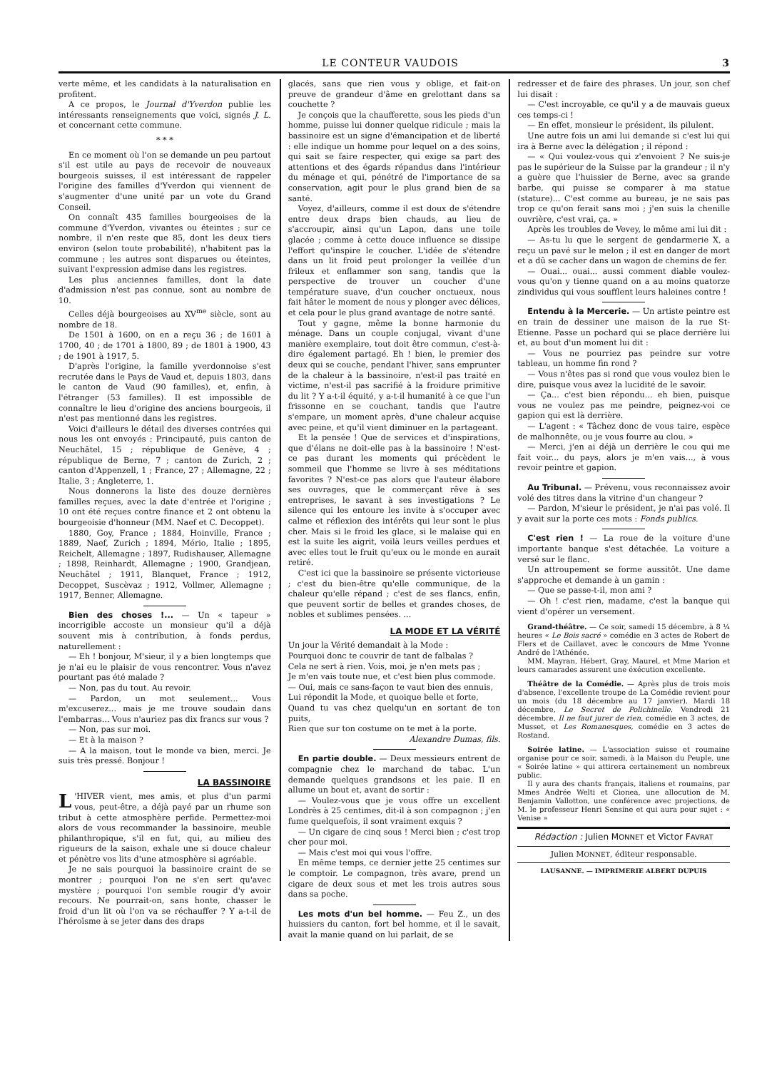LE CONTEUR VAUDOIS 3
verte même, et les candidats à la naturalisation en profitent.
A ce propos, le Journal d'Yverdon publie les intéressants renseignements que voici, signés J. L. et concernant cette commune.
* * *
En ce moment où l'on se demande un peu partout s'il est utile au pays de recevoir de nouveaux bourgeois suisses, il est intéressant de rappeler l'origine des familles d'Yverdon qui viennent de s'augmenter d'une unité par un vote du Grand Conseil.
On connaît 435 familles bourgeoises de la commune d'Yverdon, vivantes ou éteintes ; sur ce nombre, il n'en reste que 85, dont les deux tiers environ (selon toute probabilité), n'habitent pas la commune ; les autres sont disparues ou éteintes, suivant l'expression admise dans les registres.
Les plus anciennes familles, dont la date d'admission n'est pas connue, sont au nombre de 10.
Celles déjà bourgeoises au XV<sup>me</sup> siècle, sont au nombre de 18.
De 1501 à 1600, on en a reçu 36 ; de 1601 à 1700, 40 ; de 1701 à 1800, 89 ; de 1801 à 1900, 43 ; de 1901 à 1917, 5.
D'après l'origine, la famille yverdonnoise s'est recrutée dans le Pays de Vaud et, depuis 1803, dans le canton de Vaud (90 familles), et, enfin, à l'étranger (53 familles). Il est impossible de connaître le lieu d'origine des anciens bourgeois, il n'est pas mentionné dans les registres.
Voici d'ailleurs le détail des diverses contrées qui nous les ont envoyés : Principauté, puis canton de Neuchâtel, 15 ; république de Genève, 4 ; république de Berne, 7 ; canton de Zurich, 2 ; canton d'Appenzell, 1 ; France, 27 ; Allemagne, 22 ; Italie, 3 ; Angleterre, 1.
Nous donnerons la liste des douze dernières familles reçues, avec la date d'entrée et l'origine ; 10 ont été reçues contre finance et 2 ont obtenu la bourgeoisie d'honneur (MM. Naef et C. Decoppet).
1880, Goy, France ; 1884, Hoinville, France ; 1889, Naef, Zurich ; 1894, Mério, Italie ; 1895, Reichelt, Allemagne ; 1897, Rudishauser, Allemagne ; 1898, Reinhardt, Allemagne ; 1900, Grandjean, Neuchâtel ; 1911, Blanquet, France ; 1912, Decoppet, Suscèvaz ; 1912, Vollmer, Allemagne ; 1917, Benner, Allemagne.
Bien des choses !... — Un « tapeur » incorrigible accoste un monsieur qu'il a déjà souvent mis à contribution, à fonds perdus, naturellement :
— Eh ! bonjour, M'sieur, il y a bien longtemps que je n'ai eu le plaisir de vous rencontrer. Vous n'avez pourtant pas été malade ?
— Non, pas du tout. Au revoir.
— Pardon, un mot seulement... Vous m'excuserez... mais je me trouve soudain dans l'embarras... Vous n'auriez pas dix francs sur vous ?
— Non, pas sur moi.
— Et à la maison ?
— A la maison, tout le monde va bien, merci. Je suis très pressé. Bonjour !
LA BASSINOIRE
L 'HIVER vient, mes amis, et plus d'un parmi vous, peut-être, a déjà payé par un rhume son tribut à cette atmosphère perfide. Permettez-moi alors de vous recommander la bassinoire, meuble philanthropique, s'il en fut, qui, au milieu des rigueurs de la saison, exhale une si douce chaleur et pénètre vos lits d'une atmosphère si agréable.
Je ne sais pourquoi la bassinoire craint de se montrer ; pourquoi l'on ne s'en sert qu'avec mystère ; pourquoi l'on semble rougir d'y avoir recours. Ne pourrait-on, sans honte, chasser le froid d'un lit où l'on va se réchauffer ? Y a-t-il de l'héroïsme à se jeter dans des draps
glacés, sans que rien vous y oblige, et fait-on preuve de grandeur d'âme en grelottant dans sa couchette ?
Je conçois que la chaufferette, sous les pieds d'un homme, puisse lui donner quelque ridicule ; mais la bassinoire est un signe d'émancipation et de liberté : elle indique un homme pour lequel on a des soins, qui sait se faire respecter, qui exige sa part des attentions et des égards répandus dans l'intérieur du ménage et qui, pénétré de l'importance de sa conservation, agit pour le plus grand bien de sa santé.
Voyez, d'ailleurs, comme il est doux de s'étendre entre deux draps bien chauds, au lieu de s'accroupir, ainsi qu'un Lapon, dans une toile glacée ; comme à cette douce influence se dissipe l'effort qu'inspire le coucher. L'idée de s'étendre dans un lit froid peut prolonger la veillée d'un frileux et enflammer son sang, tandis que la perspective de trouver un coucher d'une température suave, d'un coucher onctueux, nous fait hâter le moment de nous y plonger avec délices, et cela pour le plus grand avantage de notre santé.
Tout y gagne, même la bonne harmonie du ménage. Dans un couple conjugal, vivant d'une manière exemplaire, tout doit être commun, c'est-à-dire également partagé. Eh ! bien, le premier des deux qui se couche, pendant l'hiver, sans emprunter de la chaleur à la bassinoire, n'est-il pas traité en victime, n'est-il pas sacrifié à la froidure primitive du lit ? Y a-t-il équité, y a-t-il humanité à ce que l'un frissonne en se couchant, tandis que l'autre s'empare, un moment après, d'une chaleur acquise avec peine, et qu'il vient diminuer en la partageant.
Et la pensée ! Que de services et d'inspirations, que d'élans ne doit-elle pas à la bassinoire ! N'est-ce pas durant les moments qui précèdent le sommeil que l'homme se livre à ses méditations favorites ? N'est-ce pas alors que l'auteur élabore ses ouvrages, que le commerçant rêve à ses entreprises, le savant à ses investigations ? Le silence qui les entoure les invite à s'occuper avec calme et réflexion des intérêts qui leur sont le plus cher. Mais si le froid les glace, si le malaise qui en est la suite les aigrit, voilà leurs veilles perdues et avec elles tout le fruit qu'eux ou le monde en aurait retiré.
C'est ici que la bassinoire se présente victorieuse ; c'est du bien-être qu'elle communique, de la chaleur qu'elle répand ; c'est de ses flancs, enfin, que peuvent sortir de belles et grandes choses, de nobles et sublimes pensées. ...
LA MODE ET LA VÉRITÉ
Un jour la Vérité demandait à la Mode :
Pourquoi donc te couvrir de tant de falbalas ?
Cela ne sert à rien. Vois, moi, je n'en mets pas ;
Je m'en vais toute nue, et c'est bien plus commode.
— Oui, mais ce sans-façon te vaut bien des ennuis,
Lui répondit la Mode, et quoique belle et forte,
Quand tu vas chez quelqu'un en sortant de ton puits,
Rien que sur ton costume on te met à la porte.
Alexandre Dumas, fils.
En partie double. — Deux messieurs entrent de compagnie chez le marchand de tabac. L'un demande quelques grandsons et les paie. Il en allume un bout et, avant de sortir :
— Voulez-vous que je vous offre un excellent Londrès à 25 centimes, dit-il à son compagnon ; j'en fume quelquefois, il sont vraiment exquis ?
— Un cigare de cinq sous ! Merci bien ; c'est trop cher pour moi.
— Mais c'est moi qui vous l'offre.
En même temps, ce dernier jette 25 centimes sur le comptoir. Le compagnon, très avare, prend un cigare de deux sous et met les trois autres sous dans sa poche.
Les mots d'un bel homme. — Feu Z., un des huissiers du canton, fort bel homme, et il le savait, avait la manie quand on lui parlait, de se
redresser et de faire des phrases. Un jour, son chef lui disait :
— C'est incroyable, ce qu'il y a de mauvais gueux ces temps-ci !
— En effet, monsieur le président, ils pilulent.
Une autre fois un ami lui demande si c'est lui qui ira à Berne avec la délégation ; il répond :
— « Qui voulez-vous qui z'envoient ? Ne suis-je pas le supérieur de la Suisse par la grandeur ; il n'y a guère que l'huissier de Berne, avec sa grande barbe, qui puisse se comparer à ma statue (stature)... C'est comme au bureau, je ne sais pas trop ce qu'on ferait sans moi ; j'en suis la chenille ouvrière, c'est vrai, ça. »
Après les troubles de Vevey, le même ami lui dit :
— As-tu lu que le sergent de gendarmerie X, a reçu un pavé sur le melon ; il est en danger de mort et a dû se cacher dans un wagon de chemins de fer.
— Ouai... ouai... aussi comment diable voulez-vous qu'on y tienne quand on a au moins quatorze zindividus qui vous soufflent leurs haleines contre !
Entendu à la Mercerie. — Un artiste peintre est en train de dessiner une maison de la rue St-Etienne. Passe un pochard qui se place derrière lui et, au bout d'un moment lui dit :
— Vous ne pourriez pas peindre sur votre tableau, un homme fin rond ?
— Vous n'êtes pas si rond que vous voulez bien le dire, puisque vous avez la lucidité de le savoir.
— Ça... c'est bien répondu... eh bien, puisque vous ne voulez pas me peindre, peignez-voi ce gapion qui est là derrière.
— L'agent : « Tâchez donc de vous taire, espèce de malhonnête, ou je vous fourre au clou. »
— Merci, j'en ai déjà un derrière le cou qui me fait voir... du pays, alors je m'en vais..., à vous revoir peintre et gapion.
Au Tribunal. — Prévenu, vous reconnaissez avoir volé des titres dans la vitrine d'un changeur ?
— Pardon, M'sieur le président, je n'ai pas volé. Il y avait sur la porte ces mots : Fonds publics.
C'est rien ! — La roue de la voiture d'une importante banque s'est détachée. La voiture a versé sur le flanc.
Un attroupement se forme aussitôt. Une dame s'approche et demande à un gamin :
— Que se passe-t-il, mon ami ?
— Oh ! c'est rien, madame, c'est la banque qui vient d'opérer un versement.
Grand-théâtre. — Ce soir, samedi 15 décembre, à 8 ¼ heures « Le Bois sacré » comédie en 3 actes de Robert de Flers et de Caillavet, avec le concours de Mme Yvonne André de l'Athénée.
MM. Mayran, Hébert, Gray, Maurel, et Mme Marion et leurs camarades assurent une éxécution excellente.
Théâtre de la Comédie. — Après plus de trois mois d'absence, l'excellente troupe de La Comédie revient pour un mois (du 18 décembre au 17 janvier). Mardi 18 décembre, Le Secret de Polichinelle. Vendredi 21 décembre, Il ne faut jurer de rien, comédie en 3 actes, de Musset, et Les Romanesques, comédie en 3 actes de Rostand.
Soirée latine. — L'association suisse et roumaine organise pour ce soir, samedi, à la Maison du Peuple, une « Soirée latine » qui attirera certainement un nombreux public.
Il y aura des chants français, italiens et roumains, par Mmes Andrée Welti et Cionea, une allocution de M. Benjamin Vallotton, une conférence avec projections, de M. le professeur Henri Sensine et qui aura pour sujet : « Venise »
Rédaction : Julien MONNET et Victor FAVRAT
Julien MONNET, éditeur responsable.
LAUSANNE. — IMPRIMERIE ALBERT DUPUIS